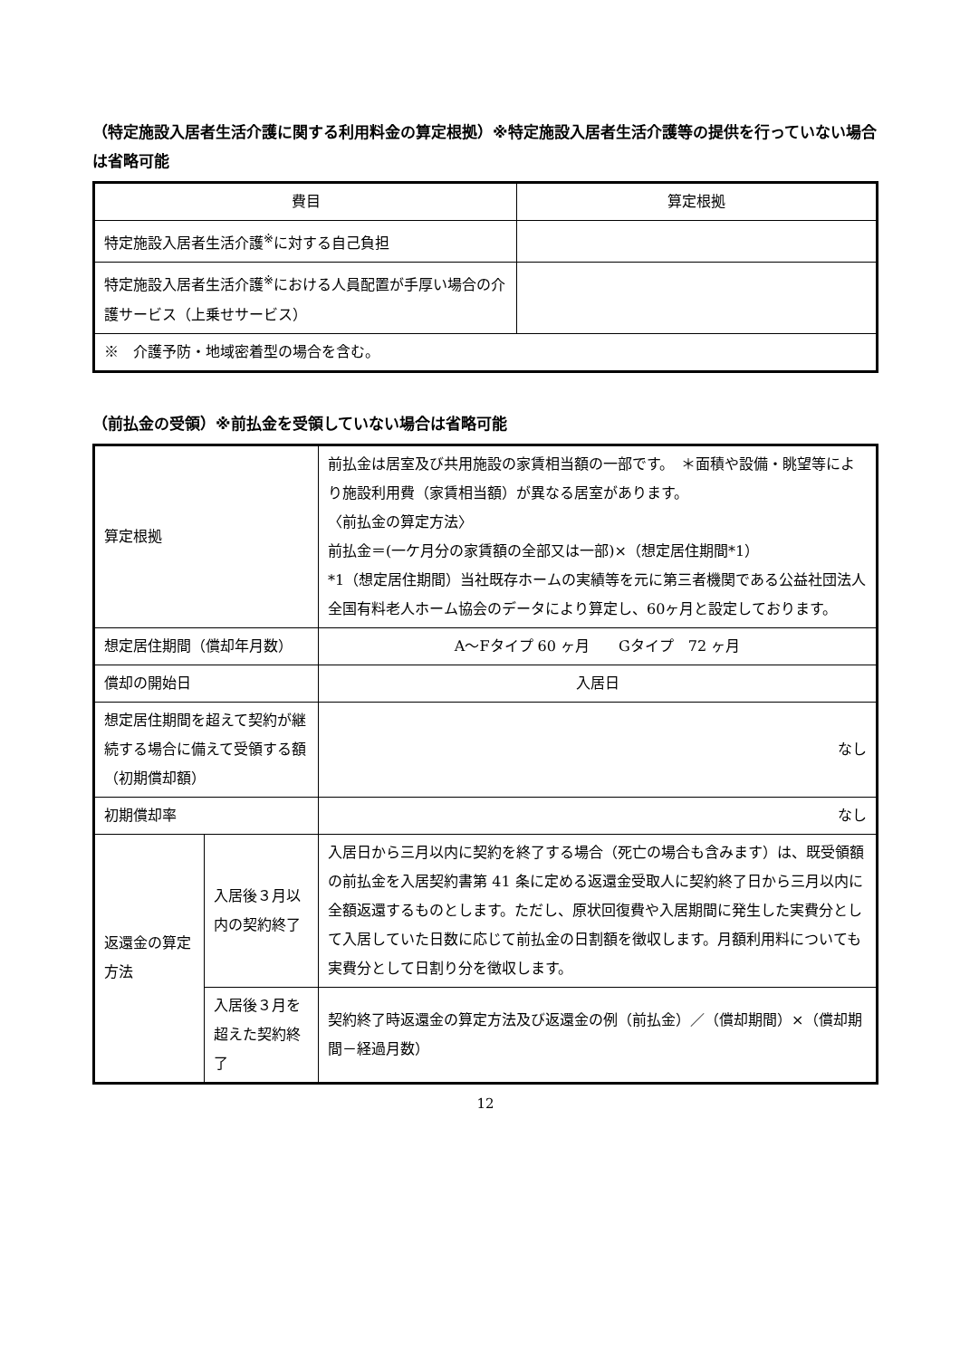（特定施設入居者生活介護に関する利用料金の算定根拠）※特定施設入居者生活介護等の提供を行っていない場合は省略可能
| 費目 | 算定根拠 |
| --- | --- |
| 特定施設入居者生活介護<sup>※</sup>に対する自己負担 | |
| 特定施設入居者生活介護<sup>※</sup>における人員配置が手厚い場合の介護サービス（上乗せサービス） | |
| ※ 介護予防・地域密着型の場合を含む。 | |
（前払金の受領）※前払金を受領していない場合は省略可能
| 算定根拠 | | 前払金は居室及び共用施設の家賃相当額の一部です。 ＊面積や設備・眺望等により施設利用費（家賃相当額）が異なる居室があります。 〈前払金の算定方法〉 前払金＝(一ケ月分の家賃額の全部又は一部)×（想定居住期間*1） *1（想定居住期間）当社既存ホームの実績等を元に第三者機関である公益社団法人全国有料老人ホーム協会のデータにより算定し、60ヶ月と設定しております。 |
| 想定居住期間（償却年月数） | | A～Fタイプ 60 ヶ月 Gタイプ 72 ヶ月 |
| 償却の開始日 | | 入居日 |
| 想定居住期間を超えて契約が継続する場合に備えて受領する額（初期償却額） | | なし |
| 初期償却率 | | なし |
| 返還金の算定方法 | 入居後３月以内の契約終了 | 入居日から三月以内に契約を終了する場合（死亡の場合も含みます）は、既受領額の前払金を入居契約書第 41 条に定める返還金受取人に契約終了日から三月以内に全額返還するものとします。ただし、原状回復費や入居期間に発生した実費分として入居していた日数に応じて前払金の日割額を徴収します。月額利用料についても実費分として日割り分を徴収します。 |
| | 入居後３月を超えた契約終了 | 契約終了時返還金の算定方法及び返還金の例（前払金）／（償却期間）×（償却期間－経過月数） |
12